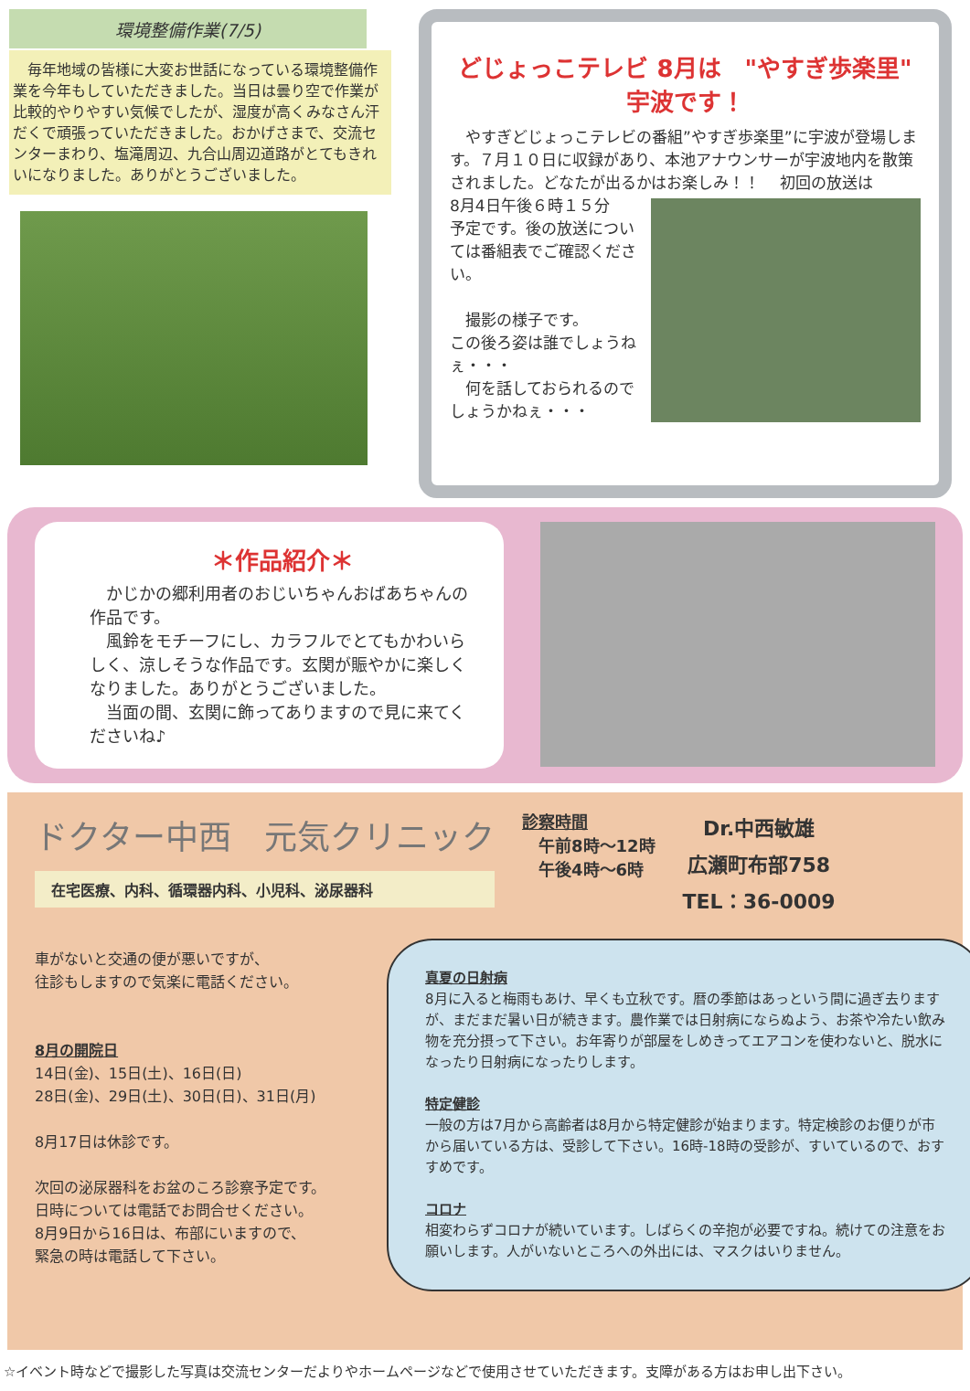環境整備作業(7/5)
　毎年地域の皆様に大変お世話になっている環境整備作業を今年もしていただきました。当日は曇り空で作業が比較的やりやすい気候でしたが、湿度が高くみなさん汗だくで頑張っていただきました。おかげさまで、交流センターまわり、塩滝周辺、九合山周辺道路がとてもきれいになりました。ありがとうございました。
どじょっこテレビ 8月は　"やすぎ歩楽里" 宇波です！
　やすぎどじょっこテレビの番組”やすぎ歩楽里”に宇波が登場します。７月１０日に収録があり、本池アナウンサーが宇波地内を散策されました。どなたが出るかはお楽しみ！！
　初回の放送は
8月4日午後６時１５分
予定です。後の放送については番組表でご確認ください。
　撮影の様子です。
この後ろ姿は誰でしょうねぇ・・・
　何を話しておられるのでしょうかねぇ・・・
＊作品紹介＊
　かじかの郷利用者のおじいちゃんおばあちゃんの作品です。
　風鈴をモチーフにし、カラフルでとてもかわいらしく、涼しそうな作品です。玄関が賑やかに楽しくなりました。ありがとうございました。
　当面の間、玄関に飾ってありますので見に来てくださいね♪
ドクター中西　元気クリニック
在宅医療、内科、循環器内科、小児科、泌尿器科
診察時間
　午前8時～12時
　午後4時～6時
Dr.中西敏雄
広瀬町布部758
TEL：36-0009
車がないと交通の便が悪いですが、
往診もしますので気楽に電話ください。
8月の開院日
14日(金)、15日(土)、16日(日)
28日(金)、29日(土)、30日(日)、31日(月)
8月17日は休診です。
次回の泌尿器科をお盆のころ診察予定です。
日時については電話でお問合せください。
8月9日から16日は、布部にいますので、
緊急の時は電話して下さい。
真夏の日射病
8月に入ると梅雨もあけ、早くも立秋です。暦の季節はあっという間に過ぎ去りますが、まだまだ暑い日が続きます。農作業では日射病にならぬよう、お茶や冷たい飲み物を充分摂って下さい。お年寄りが部屋をしめきってエアコンを使わないと、脱水になったり日射病になったりします。
特定健診
一般の方は7月から高齢者は8月から特定健診が始まります。特定検診のお便りが市から届いている方は、受診して下さい。16時-18時の受診が、すいているので、おすすめです。
コロナ
相変わらずコロナが続いています。しばらくの辛抱が必要ですね。続けての注意をお願いします。人がいないところへの外出には、マスクはいりません。
☆イベント時などで撮影した写真は交流センターだよりやホームページなどで使用させていただきます。支障がある方はお申し出下さい。